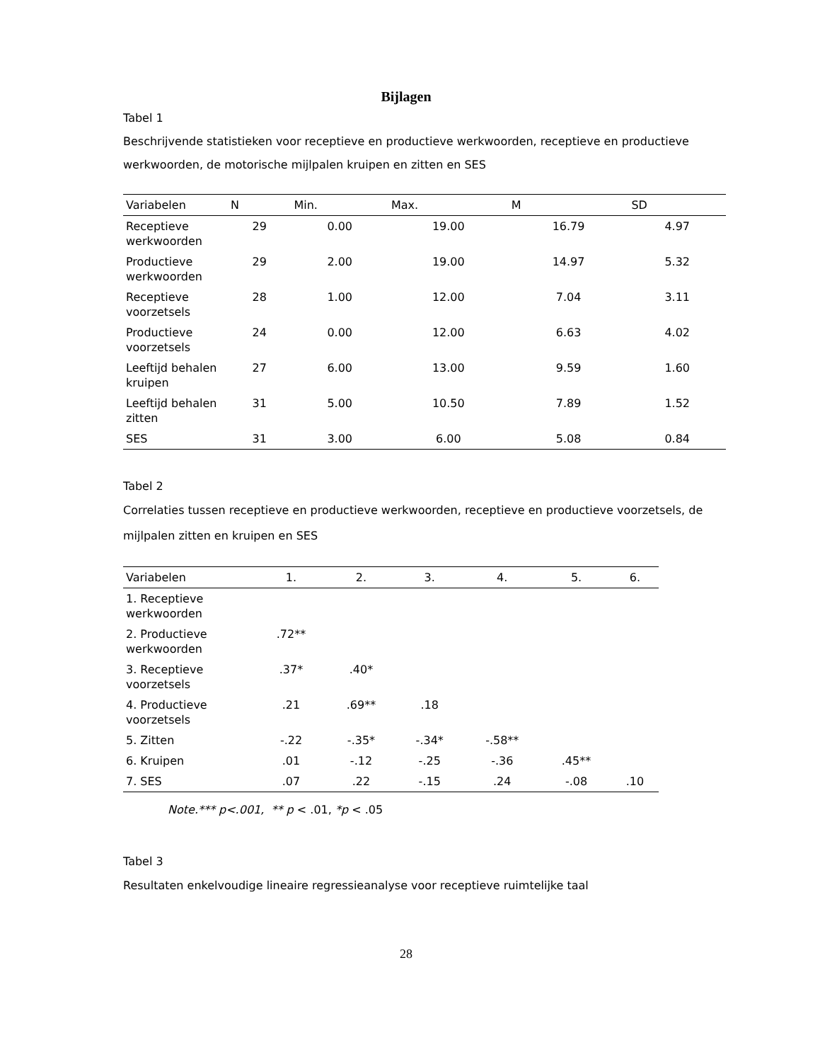Bijlagen
Tabel 1
Beschrijvende statistieken voor receptieve en productieve werkwoorden, receptieve en productieve werkwoorden, de motorische mijlpalen kruipen en zitten en SES
| Variabelen | N | Min. | Max. | M | SD |
| --- | --- | --- | --- | --- | --- |
| Receptieve werkwoorden | 29 | 0.00 | 19.00 | 16.79 | 4.97 |
| Productieve werkwoorden | 29 | 2.00 | 19.00 | 14.97 | 5.32 |
| Receptieve voorzetsels | 28 | 1.00 | 12.00 | 7.04 | 3.11 |
| Productieve voorzetsels | 24 | 0.00 | 12.00 | 6.63 | 4.02 |
| Leeftijd behalen kruipen | 27 | 6.00 | 13.00 | 9.59 | 1.60 |
| Leeftijd behalen zitten | 31 | 5.00 | 10.50 | 7.89 | 1.52 |
| SES | 31 | 3.00 | 6.00 | 5.08 | 0.84 |
Tabel 2
Correlaties tussen receptieve en productieve werkwoorden, receptieve en productieve voorzetsels, de mijlpalen zitten en kruipen en SES
| Variabelen | 1. | 2. | 3. | 4. | 5. | 6. |
| --- | --- | --- | --- | --- | --- | --- |
| 1. Receptieve werkwoorden | | | | | | |
| 2. Productieve werkwoorden | .72** | | | | | |
| 3. Receptieve voorzetsels | .37* | .40* | | | | |
| 4. Productieve voorzetsels | .21 | .69** | .18 | | | |
| 5. Zitten | -.22 | -.35* | -.34* | -.58** | | |
| 6. Kruipen | .01 | -.12 | -.25 | -.36 | .45** | |
| 7. SES | .07 | .22 | -.15 | .24 | -.08 | .10 |
Note.*** p<.001, ** p < .01, *p < .05
Tabel 3
Resultaten enkelvoudige lineaire regressieanalyse voor receptieve ruimtelijke taal
28